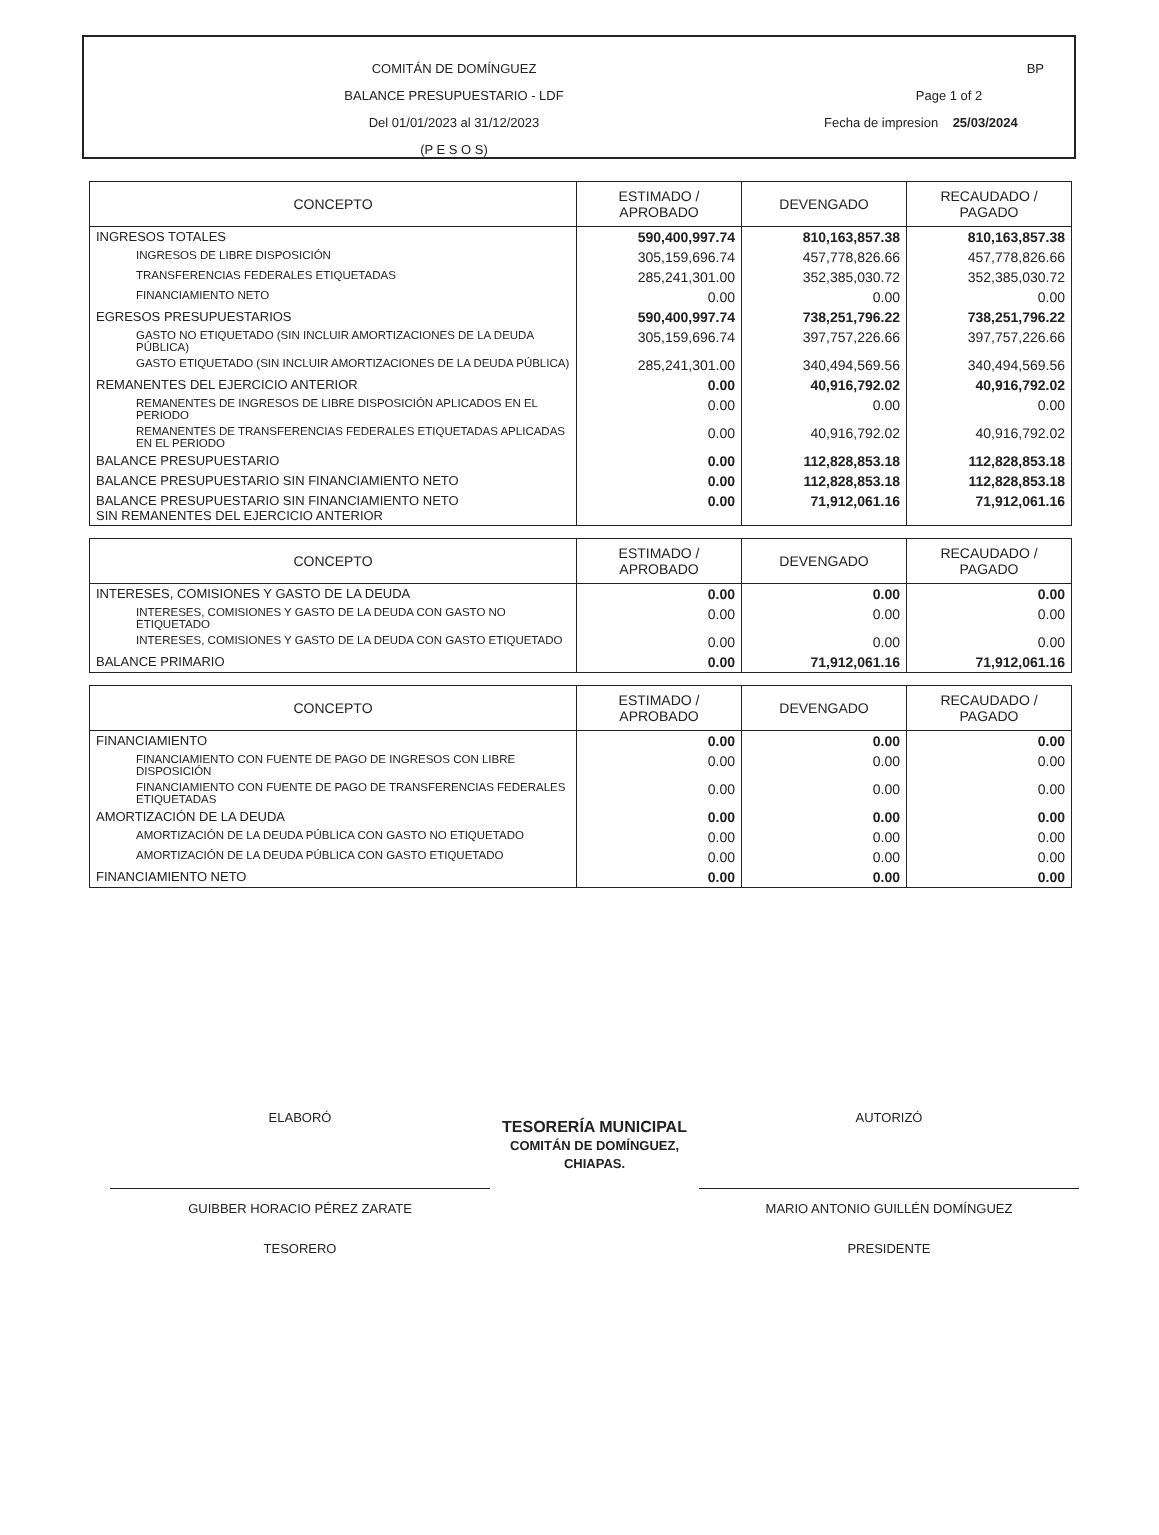COMITÁN DE DOMÍNGUEZ
BALANCE PRESUPUESTARIO - LDF
Del 01/01/2023 al 31/12/2023
(P E S O S)
BP
Page 1 of 2
Fecha de impresion 25/03/2024
| CONCEPTO | ESTIMADO / APROBADO | DEVENGADO | RECAUDADO / PAGADO |
| --- | --- | --- | --- |
| INGRESOS TOTALES | 590,400,997.74 | 810,163,857.38 | 810,163,857.38 |
| INGRESOS DE LIBRE DISPOSICIÓN | 305,159,696.74 | 457,778,826.66 | 457,778,826.66 |
| TRANSFERENCIAS FEDERALES ETIQUETADAS | 285,241,301.00 | 352,385,030.72 | 352,385,030.72 |
| FINANCIAMIENTO NETO | 0.00 | 0.00 | 0.00 |
| EGRESOS PRESUPUESTARIOS | 590,400,997.74 | 738,251,796.22 | 738,251,796.22 |
| GASTO NO ETIQUETADO (SIN INCLUIR AMORTIZACIONES DE LA DEUDA PÚBLICA) | 305,159,696.74 | 397,757,226.66 | 397,757,226.66 |
| GASTO ETIQUETADO (SIN INCLUIR AMORTIZACIONES DE LA DEUDA PÚBLICA) | 285,241,301.00 | 340,494,569.56 | 340,494,569.56 |
| REMANENTES DEL EJERCICIO ANTERIOR | 0.00 | 40,916,792.02 | 40,916,792.02 |
| REMANENTES DE INGRESOS DE LIBRE DISPOSICIÓN APLICADOS EN EL PERIODO | 0.00 | 0.00 | 0.00 |
| REMANENTES DE TRANSFERENCIAS FEDERALES ETIQUETADAS APLICADAS EN EL PERIODO | 0.00 | 40,916,792.02 | 40,916,792.02 |
| BALANCE PRESUPUESTARIO | 0.00 | 112,828,853.18 | 112,828,853.18 |
| BALANCE PRESUPUESTARIO SIN FINANCIAMIENTO NETO | 0.00 | 112,828,853.18 | 112,828,853.18 |
| BALANCE PRESUPUESTARIO SIN FINANCIAMIENTO NETO SIN REMANENTES DEL EJERCICIO ANTERIOR | 0.00 | 71,912,061.16 | 71,912,061.16 |
| CONCEPTO | ESTIMADO / APROBADO | DEVENGADO | RECAUDADO / PAGADO |
| --- | --- | --- | --- |
| INTERESES, COMISIONES Y GASTO DE LA DEUDA | 0.00 | 0.00 | 0.00 |
| INTERESES, COMISIONES Y GASTO DE LA DEUDA CON GASTO NO ETIQUETADO | 0.00 | 0.00 | 0.00 |
| INTERESES, COMISIONES Y GASTO DE LA DEUDA CON GASTO ETIQUETADO | 0.00 | 0.00 | 0.00 |
| BALANCE PRIMARIO | 0.00 | 71,912,061.16 | 71,912,061.16 |
| CONCEPTO | ESTIMADO / APROBADO | DEVENGADO | RECAUDADO / PAGADO |
| --- | --- | --- | --- |
| FINANCIAMIENTO | 0.00 | 0.00 | 0.00 |
| FINANCIAMIENTO CON FUENTE DE PAGO DE INGRESOS CON LIBRE DISPOSICIÓN | 0.00 | 0.00 | 0.00 |
| FINANCIAMIENTO CON FUENTE DE PAGO DE TRANSFERENCIAS FEDERALES ETIQUETADAS | 0.00 | 0.00 | 0.00 |
| AMORTIZACIÓN DE LA DEUDA | 0.00 | 0.00 | 0.00 |
| AMORTIZACIÓN DE LA DEUDA PÚBLICA CON GASTO NO ETIQUETADO | 0.00 | 0.00 | 0.00 |
| AMORTIZACIÓN DE LA DEUDA PÚBLICA CON GASTO ETIQUETADO | 0.00 | 0.00 | 0.00 |
| FINANCIAMIENTO NETO | 0.00 | 0.00 | 0.00 |
ELABORÓ
GUIBBER HORACIO PÉREZ ZARATE
TESORERO
TESORERÍA MUNICIPAL
COMITÁN DE DOMÍNGUEZ, CHIAPAS.
AUTORIZÓ
MARIO ANTONIO GUILLÉN DOMÍNGUEZ
PRESIDENTE